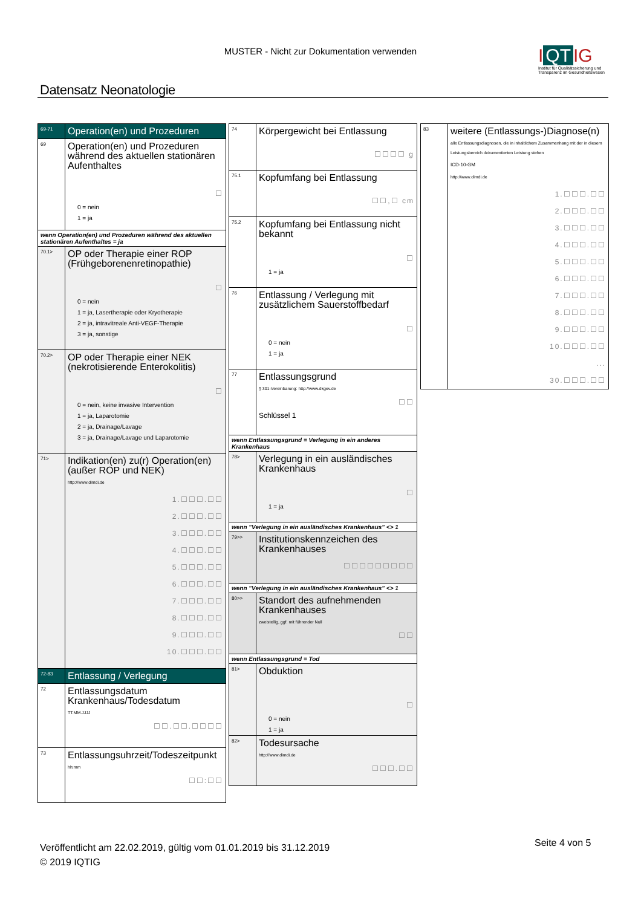MUSTER - Nicht zur Dokumentation verwenden
I QT IG
Institut für Qualitätssicherung und Transparenz im Gesundheitswesen
Datensatz Neonatologie
69-71
Operation(en) und Prozeduren
69
Operation(en) und Prozeduren während des aktuellen stationären Aufenthaltes
☐
0 = nein
1 = ja
wenn Operation(en) und Prozeduren während des aktuellen stationären Aufenthaltes = ja
70.1>
OP oder Therapie einer ROP (Frühgeborenenretinopathie)
☐
0 = nein
1 = ja, Lasertherapie oder Kryotherapie
2 = ja, intravitreale Anti-VEGF-Therapie
3 = ja, sonstige
70.2>
OP oder Therapie einer NEK (nekrotisierende Enterokolitis)
☐
0 = nein, keine invasive Intervention
1 = ja, Laparotomie
2 = ja, Drainage/Lavage
3 = ja, Drainage/Lavage und Laparotomie
71>
Indikation(en) zu(r) Operation(en) (außer ROP und NEK)
http://www.dimdi.de
1.☐☐☐.☐☐
2.☐☐☐.☐☐
3.☐☐☐.☐☐
4.☐☐☐.☐☐
5.☐☐☐.☐☐
6.☐☐☐.☐☐
7.☐☐☐.☐☐
8.☐☐☐.☐☐
9.☐☐☐.☐☐
10.☐☐☐.☐☐
72-83
Entlassung / Verlegung
72
Entlassungsdatum Krankenhaus/Todesdatum
TT.MM.JJJJ
☐☐.☐☐.☐☐☐☐
73
Entlassungsuhrzeit/Todeszeitpunkt
hh:mm
☐☐:☐☐
74
Körpergewicht bei Entlassung
☐☐☐☐ g
75.1
Kopfumfang bei Entlassung
☐☐,☐ cm
75.2
Kopfumfang bei Entlassung nicht bekannt
☐
1 = ja
76
Entlassung / Verlegung mit zusätzlichem Sauerstoffbedarf
☐
0 = nein
1 = ja
77
Entlassungsgrund
§ 301-Vereinbarung: http://www.dkgev.de
☐☐
Schlüssel 1
wenn Entlassungsgrund = Verlegung in ein anderes Krankenhaus
78>
Verlegung in ein ausländisches Krankenhaus
☐
1 = ja
wenn "Verlegung in ein ausländisches Krankenhaus" <> 1
79>>
Institutionskennzeichen des Krankenhauses
☐☐☐☐☐☐☐☐☐
wenn "Verlegung in ein ausländisches Krankenhaus" <> 1
80>>
Standort des aufnehmenden Krankenhauses
zweistellig, ggf. mit führender Null
☐☐
wenn Entlassungsgrund = Tod
81>
Obduktion
☐
0 = nein
1 = ja
82>
Todesursache
http://www.dimdi.de
☐☐☐.☐☐
83
weitere (Entlassungs-)Diagnose(n)
alle Entlassungsdiagnosen, die in inhaltlichem Zusammenhang mit der in diesem Leistungsbereich dokumentierten Leistung stehen
ICD-10-GM
http://www.dimdi.de
1.☐☐☐.☐☐
2.☐☐☐.☐☐
3.☐☐☐.☐☐
4.☐☐☐.☐☐
5.☐☐☐.☐☐
6.☐☐☐.☐☐
7.☐☐☐.☐☐
8.☐☐☐.☐☐
9.☐☐☐.☐☐
10.☐☐☐.☐☐
...
30.☐☐☐.☐☐
Veröffentlicht am 22.02.2019, gültig vom 01.01.2019 bis 31.12.2019
© 2019 IQTIG
Seite 4 von 5